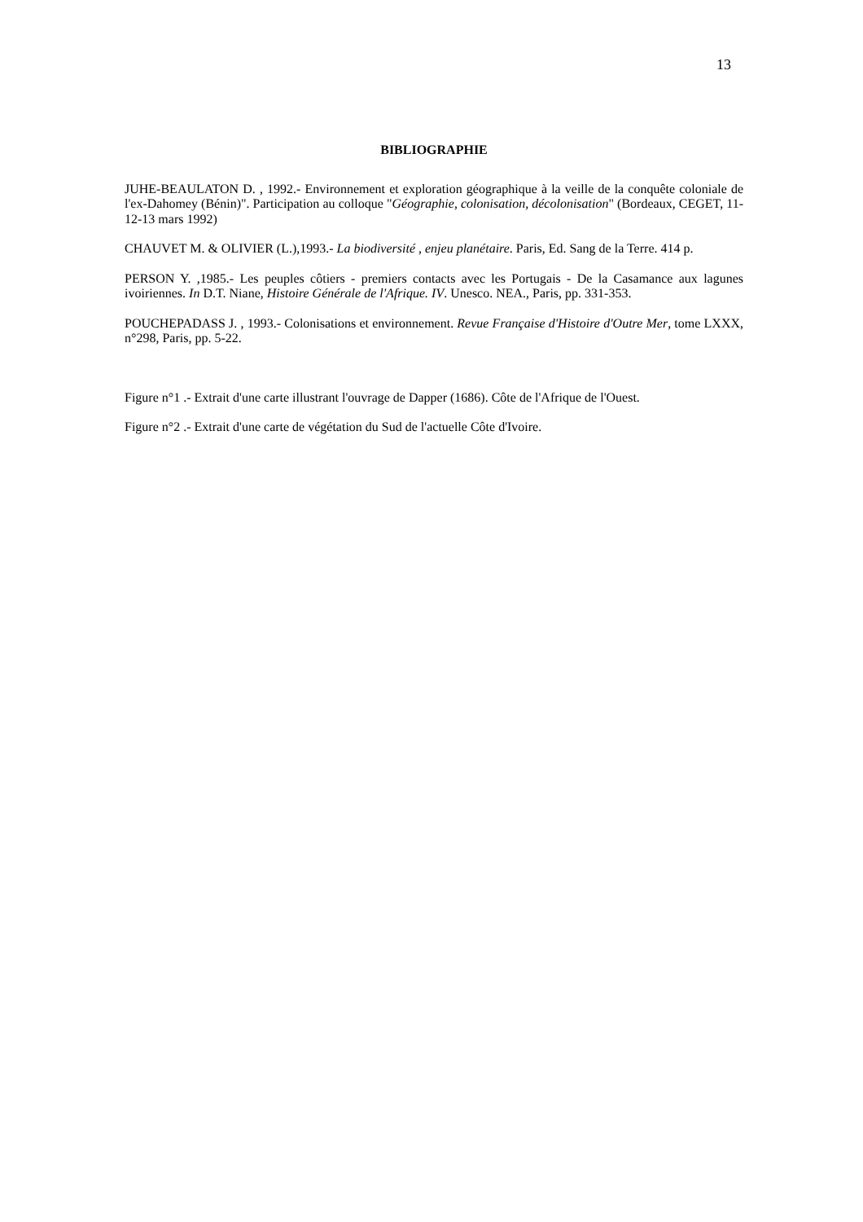13
BIBLIOGRAPHIE
JUHE-BEAULATON D. , 1992.- Environnement et exploration géographique à la veille de la conquête coloniale de l'ex-Dahomey (Bénin)". Participation au colloque "Géographie, colonisation, décolonisation" (Bordeaux, CEGET, 11-12-13 mars 1992)
CHAUVET M. & OLIVIER (L.),1993.- La biodiversité , enjeu planétaire. Paris, Ed. Sang de la Terre. 414 p.
PERSON Y. ,1985.- Les peuples côtiers - premiers contacts avec les Portugais - De la Casamance aux lagunes ivoiriennes. In D.T. Niane, Histoire Générale de l'Afrique. IV. Unesco. NEA., Paris, pp. 331-353.
POUCHEPADASS J. , 1993.- Colonisations et environnement. Revue Française d'Histoire d'Outre Mer, tome LXXX, n°298, Paris, pp. 5-22.
Figure n°1 .- Extrait d'une carte illustrant l'ouvrage de Dapper (1686). Côte de l'Afrique de l'Ouest.
Figure n°2 .- Extrait d'une carte de végétation du Sud de l'actuelle Côte d'Ivoire.